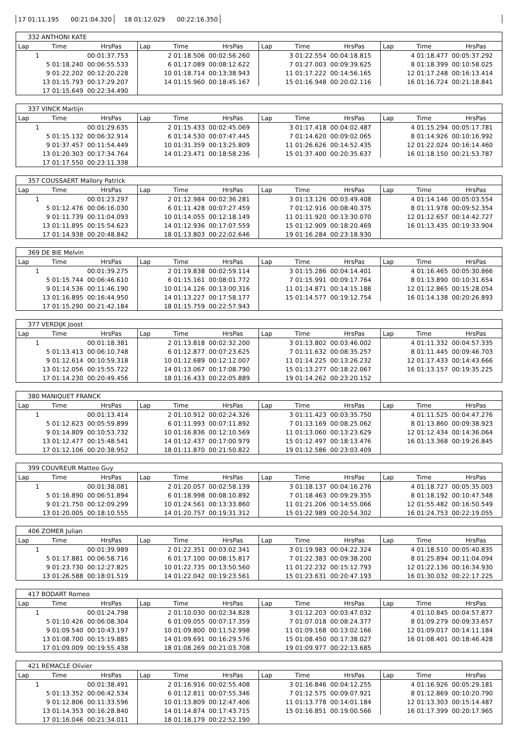| 17 01:11.195 | 00:21:04.320 | 18 01:12.029 | 00:22:16.350 | |
| 332 ANTHONI KATE | | | | | | | | | | | |
| Lap | Time | HrsPas | Lap | Time | HrsPas | Lap | Time | HrsPas | Lap | Time | HrsPas |
| | 1 | 00:01:37.753 | | 2 01:18.506 | 00:02:56.260 | | 3 01:22.554 | 00:04:18.815 | | 4 01:18.477 | 00:05:37.292 |
| | 5 01:18.240 | 00:06:55.533 | | 6 01:17.089 | 00:08:12.622 | | 7 01:27.003 | 00:09:39.625 | | 8 01:18.399 | 00:10:58.025 |
| | 9 01:22.202 | 00:12:20.228 | | 10 01:18.714 | 00:13:38.943 | | 11 01:17.222 | 00:14:56.165 | | 12 01:17.248 | 00:16:13.414 |
| | 13 01:15.793 | 00:17:29.207 | | 14 01:15.960 | 00:18:45.167 | | 15 01:16.948 | 00:20:02.116 | | 16 01:16.724 | 00:21:18.841 |
| | 17 01:15.649 | 00:22:34.490 | | | | | | | | | |
| 337 VINCK Martijn | | | | | | | | | | | |
| Lap | Time | HrsPas | Lap | Time | HrsPas | Lap | Time | HrsPas | Lap | Time | HrsPas |
| | 1 | 00:01:29.635 | | 2 01:15.433 | 00:02:45.069 | | 3 01:17.418 | 00:04:02.487 | | 4 01:15.294 | 00:05:17.781 |
| | 5 01:15.132 | 00:06:32.914 | | 6 01:14.530 | 00:07:47.445 | | 7 01:14.620 | 00:09:02.065 | | 8 01:14.926 | 00:10:16.992 |
| | 9 01:37.457 | 00:11:54.449 | | 10 01:31.359 | 00:13:25.809 | | 11 01:26.626 | 00:14:52.435 | | 12 01:22.024 | 00:16:14.460 |
| | 13 01:20.303 | 00:17:34.764 | | 14 01:23.471 | 00:18:58.236 | | 15 01:37.400 | 00:20:35.637 | | 16 01:18.150 | 00:21:53.787 |
| | 17 01:17.550 | 00:23:11.338 | | | | | | | | | |
| 357 COUSSAERT Mallory Patrick | | | | | | | | | | | |
| Lap | Time | HrsPas | Lap | Time | HrsPas | Lap | Time | HrsPas | Lap | Time | HrsPas |
| | 1 | 00:01:23.297 | | 2 01:12.984 | 00:02:36.281 | | 3 01:13.126 | 00:03:49.408 | | 4 01:14.146 | 00:05:03.554 |
| | 5 01:12.476 | 00:06:16.030 | | 6 01:11.428 | 00:07:27.459 | | 7 01:12.916 | 00:08:40.375 | | 8 01:11.978 | 00:09:52.354 |
| | 9 01:11.739 | 00:11:04.093 | | 10 01:14.055 | 00:12:18.149 | | 11 01:11.920 | 00:13:30.070 | | 12 01:12.657 | 00:14:42.727 |
| | 13 01:11.895 | 00:15:54.623 | | 14 01:12.936 | 00:17:07.559 | | 15 01:12.909 | 00:18:20.469 | | 16 01:13.435 | 00:19:33.904 |
| | 17 01:14.938 | 00:20:48.842 | | 18 01:13.803 | 00:22:02.646 | | 19 01:16.284 | 00:23:18.930 | | | |
| 369 DE BIE Melvin | | | | | | | | | | | |
| Lap | Time | HrsPas | Lap | Time | HrsPas | Lap | Time | HrsPas | Lap | Time | HrsPas |
| | 1 | 00:01:39.275 | | 2 01:19.838 | 00:02:59.114 | | 3 01:15.286 | 00:04:14.401 | | 4 01:16.465 | 00:05:30.866 |
| | 5 01:15.744 | 00:06:46.610 | | 6 01:15.161 | 00:08:01.772 | | 7 01:15.991 | 00:09:17.764 | | 8 01:13.890 | 00:10:31.654 |
| | 9 01:14.536 | 00:11:46.190 | | 10 01:14.126 | 00:13:00.316 | | 11 01:14.871 | 00:14:15.188 | | 12 01:12.865 | 00:15:28.054 |
| | 13 01:16.895 | 00:16:44.950 | | 14 01:13.227 | 00:17:58.177 | | 15 01:14.577 | 00:19:12.754 | | 16 01:14.138 | 00:20:26.893 |
| | 17 01:15.290 | 00:21:42.184 | | 18 01:15.759 | 00:22:57.943 | | | | | | |
| 377 VERDIJK Joost | | | | | | | | | | | |
| Lap | Time | HrsPas | Lap | Time | HrsPas | Lap | Time | HrsPas | Lap | Time | HrsPas |
| | 1 | 00:01:18.381 | | 2 01:13.818 | 00:02:32.200 | | 3 01:13.802 | 00:03:46.002 | | 4 01:11.332 | 00:04:57.335 |
| | 5 01:13.413 | 00:06:10.748 | | 6 01:12.877 | 00:07:23.625 | | 7 01:11.632 | 00:08:35.257 | | 8 01:11.445 | 00:09:46.703 |
| | 9 01:12.614 | 00:10:59.318 | | 10 01:12.689 | 00:12:12.007 | | 11 01:14.225 | 00:13:26.232 | | 12 01:17.433 | 00:14:43.666 |
| | 13 01:12.056 | 00:15:55.722 | | 14 01:13.067 | 00:17:08.790 | | 15 01:13.277 | 00:18:22.067 | | 16 01:13.157 | 00:19:35.225 |
| | 17 01:14.230 | 00:20:49.456 | | 18 01:16.433 | 00:22:05.889 | | 19 01:14.262 | 00:23:20.152 | | | |
| 380 MANIQUET FRANCK | | | | | | | | | | | |
| Lap | Time | HrsPas | Lap | Time | HrsPas | Lap | Time | HrsPas | Lap | Time | HrsPas |
| | 1 | 00:01:13.414 | | 2 01:10.912 | 00:02:24.326 | | 3 01:11.423 | 00:03:35.750 | | 4 01:11.525 | 00:04:47.276 |
| | 5 01:12.623 | 00:05:59.899 | | 6 01:11.993 | 00:07:11.892 | | 7 01:13.169 | 00:08:25.062 | | 8 01:13.860 | 00:09:38.923 |
| | 9 01:14.809 | 00:10:53.732 | | 10 01:16.836 | 00:12:10.569 | | 11 01:13.060 | 00:13:23.629 | | 12 01:12.434 | 00:14:36.064 |
| | 13 01:12.477 | 00:15:48.541 | | 14 01:12.437 | 00:17:00.979 | | 15 01:12.497 | 00:18:13.476 | | 16 01:13.368 | 00:19:26.845 |
| | 17 01:12.106 | 00:20:38.952 | | 18 01:11.870 | 00:21:50.822 | | 19 01:12.586 | 00:23:03.409 | | | |
| 399 COUVREUR Matteo Guy | | | | | | | | | | | |
| Lap | Time | HrsPas | Lap | Time | HrsPas | Lap | Time | HrsPas | Lap | Time | HrsPas |
| | 1 | 00:01:38.081 | | 2 01:20.057 | 00:02:58.139 | | 3 01:18.137 | 00:04:16.276 | | 4 01:18.727 | 00:05:35.003 |
| | 5 01:16.890 | 00:06:51.894 | | 6 01:18.998 | 00:08:10.892 | | 7 01:18.463 | 00:09:29.355 | | 8 01:18.192 | 00:10:47.548 |
| | 9 01:21.750 | 00:12:09.299 | | 10 01:24.561 | 00:13:33.860 | | 11 01:21.206 | 00:14:55.066 | | 12 01:55.482 | 00:16:50.549 |
| | 13 01:20.005 | 00:18:10.555 | | 14 01:20.757 | 00:19:31.312 | | 15 01:22.989 | 00:20:54.302 | | 16 01:24.753 | 00:22:19.055 |
| 406 ZOMER Julian | | | | | | | | | | | |
| Lap | Time | HrsPas | Lap | Time | HrsPas | Lap | Time | HrsPas | Lap | Time | HrsPas |
| | 1 | 00:01:39.989 | | 2 01:22.351 | 00:03:02.341 | | 3 01:19.983 | 00:04:22.324 | | 4 01:18.510 | 00:05:40.835 |
| | 5 01:17.881 | 00:06:58.716 | | 6 01:17.100 | 00:08:15.817 | | 7 01:22.383 | 00:09:38.200 | | 8 01:25.894 | 00:11:04.094 |
| | 9 01:23.730 | 00:12:27.825 | | 10 01:22.735 | 00:13:50.560 | | 11 01:22.232 | 00:15:12.793 | | 12 01:22.136 | 00:16:34.930 |
| | 13 01:26.588 | 00:18:01.519 | | 14 01:22.042 | 00:19:23.561 | | 15 01:23.631 | 00:20:47.193 | | 16 01:30.032 | 00:22:17.225 |
| 417 BODART Romeo | | | | | | | | | | | |
| Lap | Time | HrsPas | Lap | Time | HrsPas | Lap | Time | HrsPas | Lap | Time | HrsPas |
| | 1 | 00:01:24.798 | | 2 01:10.030 | 00:02:34.828 | | 3 01:12.203 | 00:03:47.032 | | 4 01:10.845 | 00:04:57.877 |
| | 5 01:10.426 | 00:06:08.304 | | 6 01:09.055 | 00:07:17.359 | | 7 01:07.018 | 00:08:24.377 | | 8 01:09.279 | 00:09:33.657 |
| | 9 01:09.540 | 00:10:43.197 | | 10 01:09.800 | 00:11:52.998 | | 11 01:09.168 | 00:13:02.166 | | 12 01:09.017 | 00:14:11.184 |
| | 13 01:08.700 | 00:15:19.885 | | 14 01:09.691 | 00:16:29.576 | | 15 01:08.450 | 00:17:38.027 | | 16 01:08.401 | 00:18:46.428 |
| | 17 01:09.009 | 00:19:55.438 | | 18 01:08.269 | 00:21:03.708 | | 19 01:09.977 | 00:22:13.685 | | | |
| 421 REMACLE Olivier | | | | | | | | | | | |
| Lap | Time | HrsPas | Lap | Time | HrsPas | Lap | Time | HrsPas | Lap | Time | HrsPas |
| | 1 | 00:01:38.491 | | 2 01:16.916 | 00:02:55.408 | | 3 01:16.846 | 00:04:12.255 | | 4 01:16.926 | 00:05:29.181 |
| | 5 01:13.352 | 00:06:42.534 | | 6 01:12.811 | 00:07:55.346 | | 7 01:12.575 | 00:09:07.921 | | 8 01:12.869 | 00:10:20.790 |
| | 9 01:12.806 | 00:11:33.596 | | 10 01:13.809 | 00:12:47.406 | | 11 01:13.778 | 00:14:01.184 | | 12 01:13.303 | 00:15:14.487 |
| | 13 01:14.353 | 00:16:28.840 | | 14 01:14.874 | 00:17:43.715 | | 15 01:16.851 | 00:19:00.566 | | 16 01:17.399 | 00:20:17.965 |
| | 17 01:16.046 | 00:21:34.011 | | 18 01:18.179 | 00:22:52.190 | | | | | | |